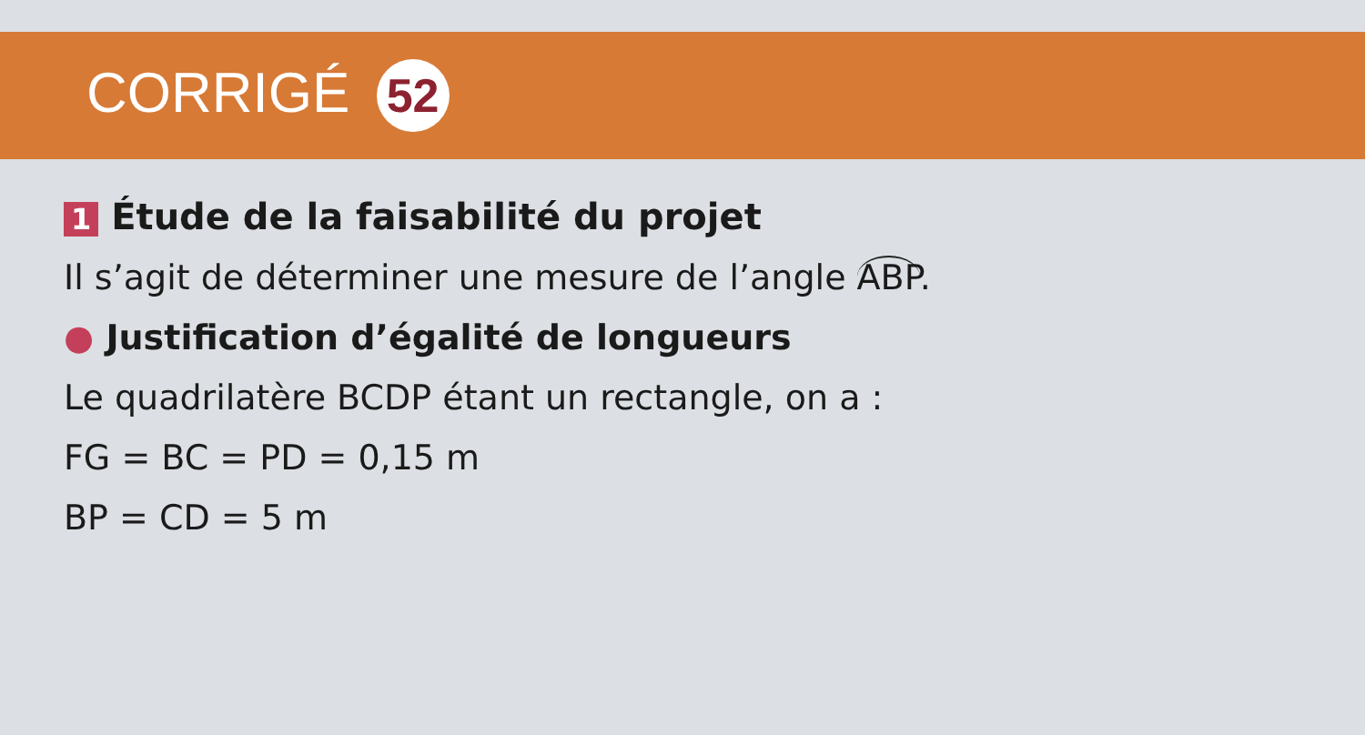CORRIGÉ 52
1 Étude de la faisabilité du projet
Il s’agit de déterminer une mesure de l’angle ABP.
● Justification d’égalité de longueurs
Le quadrilatère BCDP étant un rectangle, on a :
FG = BC = PD = 0,15 m
BP = CD = 5 m